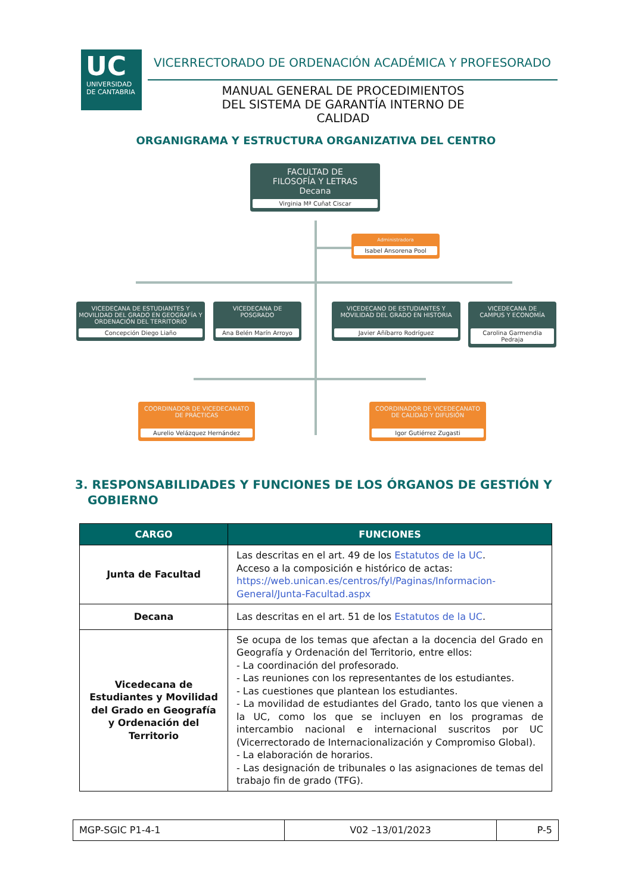UC
UNIVERSIDAD
DE CANTABRIA
VICERRECTORADO DE ORDENACIÓN ACADÉMICA Y PROFESORADO
MANUAL GENERAL DE PROCEDIMIENTOS DEL SISTEMA DE GARANTÍA INTERNO DE CALIDAD
ORGANIGRAMA Y ESTRUCTURA ORGANIZATIVA DEL CENTRO
FACULTAD DE
FILOSOFÍA Y LETRAS
Decana
Virginia Mª Cuñat Ciscar
Administradora
Isabel Ansorena Pool
VICEDECANA DE ESTUDIANTES Y MOVILIDAD DEL GRADO EN GEOGRAFÍA Y ORDENACIÓN DEL TERRITORIO
Concepción Diego Liaño
VICEDECANA DE
POSGRADO
Ana Belén Marín Arroyo
VICEDECANO DE ESTUDIANTES Y MOVILIDAD DEL GRADO EN HISTORIA
Javier Añíbarro Rodríguez
VICEDECANA DE
CAMPUS Y ECONOMÍA
Carolina Garmendia Pedraja
COORDINADOR DE VICEDECANATO DE PRÁCTICAS
Aurelio Velázquez Hernández
COORDINADOR DE VICEDECANATO DE CALIDAD Y DIFUSIÓN
Igor Gutiérrez Zugasti
3. RESPONSABILIDADES Y FUNCIONES DE LOS ÓRGANOS DE GESTIÓN Y GOBIERNO
| CARGO | FUNCIONES |
| --- | --- |
| Junta de Facultad | Las descritas en el art. 49 de los Estatutos de la UC . Acceso a la composición e histórico de actas: https://web.unican.es/centros/fyl/Paginas/Informacion-General/Junta-Facultad.aspx |
| Decana | Las descritas en el art. 51 de los Estatutos de la UC . |
| Vicedecana de Estudiantes y Movilidad del Grado en Geografía y Ordenación del Territorio | Se ocupa de los temas que afectan a la docencia del Grado en Geografía y Ordenación del Territorio, entre ellos: - La coordinación del profesorado. - Las reuniones con los representantes de los estudiantes. - Las cuestiones que plantean los estudiantes. - La movilidad de estudiantes del Grado, tanto los que vienen a la UC, como los que se incluyen en los programas de intercambio nacional e internacional suscritos por UC (Vicerrectorado de Internacionalización y Compromiso Global). - La elaboración de horarios. - Las designación de tribunales o las asignaciones de temas del trabajo fin de grado (TFG). |
| MGP-SGIC P1-4-1 | V02 –13/01/2023 | P-5 |